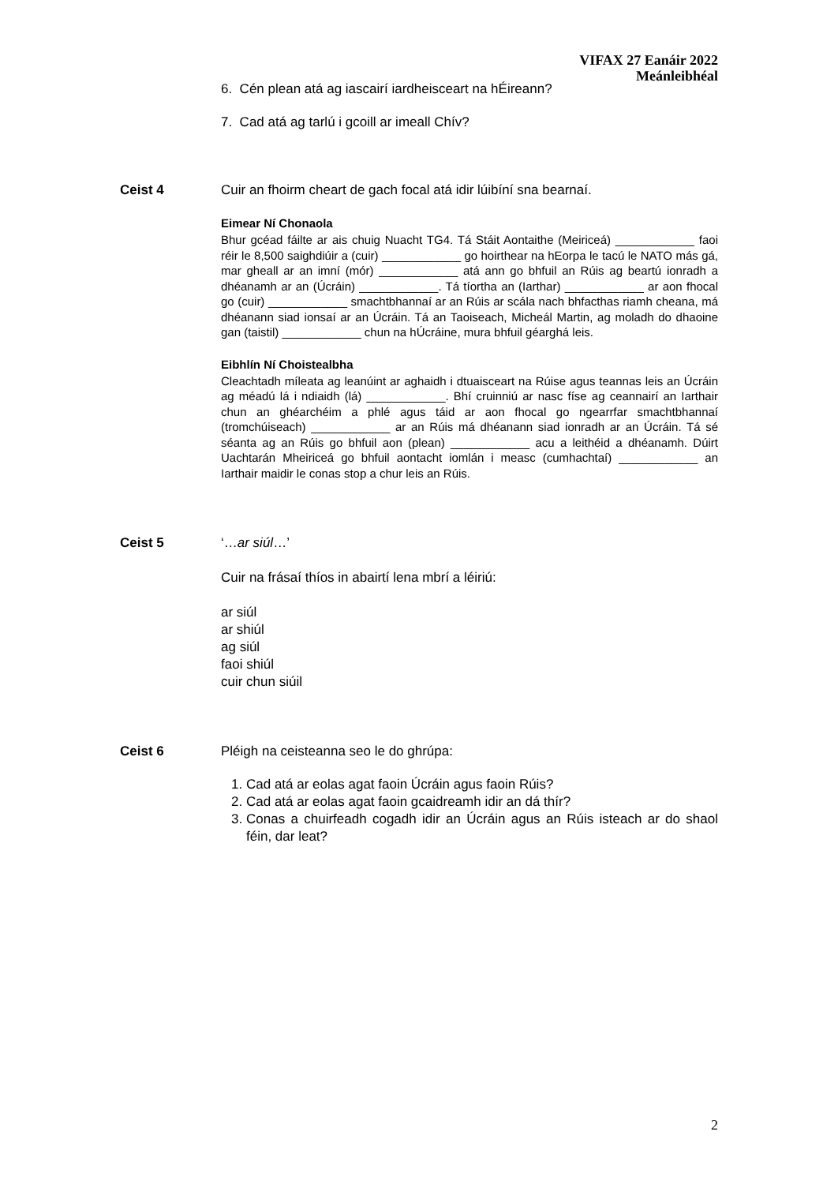VIFAX 27 Eanáir 2022
Meánleibhéal
6. Cén plean atá ag iascairí iardheisceart na hÉireann?
7. Cad atá ag tarlú i gcoill ar imeall Chív?
Ceist 4 Cuir an fhoirm cheart de gach focal atá idir lúibíní sna bearnaí.
Eimear Ní Chonaola
Bhur gcéad fáilte ar ais chuig Nuacht TG4. Tá Stáit Aontaithe (Meiriceá) ____________ faoi réir le 8,500 saighdiúir a (cuir) ____________ go hoirthear na hEorpa le tacú le NATO más gá, mar gheall ar an imní (mór) ____________ atá ann go bhfuil an Rúis ag beartú ionradh a dhéanamh ar an (Úcráin) ____________. Tá tíortha an (Iarthar) ____________ ar aon fhocal go (cuir) ____________ smachtbhannaí ar an Rúis ar scála nach bhfacthas riamh cheana, má dhéanann siad ionsaí ar an Úcráin. Tá an Taoiseach, Micheál Martin, ag moladh do dhaoine gan (taistil) ____________ chun na hÚcráine, mura bhfuil géarghá leis.
Eibhlín Ní Choistealbha
Cleachtadh míleata ag leanúint ar aghaidh i dtuaisceart na Rúise agus teannas leis an Úcráin ag méadú lá i ndiaidh (lá) ____________. Bhí cruinniú ar nasc físe ag ceannairí an Iarthair chun an ghéarchéim a phlé agus táid ar aon fhocal go ngearrfar smachtbhannaí (tromchúiseach) ____________ ar an Rúis má dhéanann siad ionradh ar an Úcráin. Tá sé séanta ag an Rúis go bhfuil aon (plean) ____________ acu a leithéid a dhéanamh. Dúirt Uachtarán Mheiriceá go bhfuil aontacht iomlán i measc (cumhachtaí) ____________ an Iarthair maidir le conas stop a chur leis an Rúis.
Ceist 5 ‘…ar siúl…’
Cuir na frásaí thíos in abairtí lena mbrí a léiriú:
ar siúl
ar shiúl
ag siúl
faoi shiúl
cuir chun siúil
Ceist 6 Pléigh na ceisteanna seo le do ghrúpa:
1. Cad atá ar eolas agat faoin Úcráin agus faoin Rúis?
2. Cad atá ar eolas agat faoin gcaidreamh idir an dá thír?
3. Conas a chuirfeadh cogadh idir an Úcráin agus an Rúis isteach ar do shaol féin, dar leat?
2